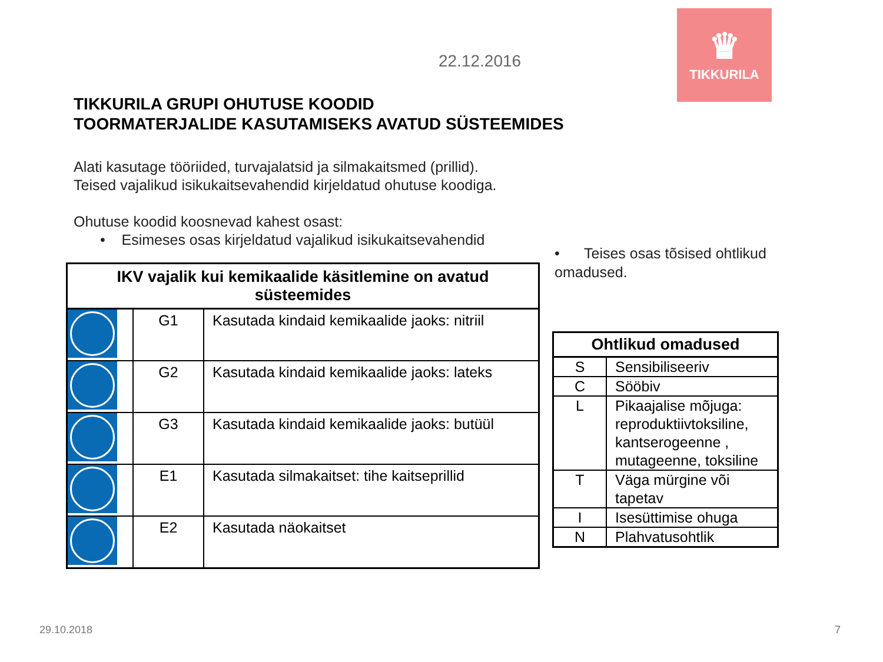♛
TIKKURILA
22.12.2016
TIKKURILA GRUPI OHUTUSE KOODID
TOORMATERJALIDE KASUTAMISEKS AVATUD SÜSTEEMIDES
Alati kasutage tööriided, turvajalatsid ja silmakaitsmed (prillid).
Teised vajalikud isikukaitsevahendid kirjeldatud ohutuse koodiga.
Ohutuse koodid koosnevad kahest osast:
• Esimeses osas kirjeldatud vajalikud isikukaitsevahendid
| IKV vajalik kui kemikaalide käsitlemine on avatud süsteemides | | |
| --- | --- | --- |
| | G1 | Kasutada kindaid kemikaalide jaoks: nitriil |
| | G2 | Kasutada kindaid kemikaalide jaoks: lateks |
| | G3 | Kasutada kindaid kemikaalide jaoks: butüül |
| | E1 | Kasutada silmakaitset: tihe kaitseprillid |
| | E2 | Kasutada näokaitset |
• Teises osas tõsised ohtlikud omadused.
| Ohtlikud omadused | |
| --- | --- |
| S | Sensibiliseeriv |
| C | Sööbiv |
| L | Pikaajalise mõjuga: reproduktiivtoksiline, kantserogeenne , mutageenne, toksiline |
| T | Väga mürgine või tapetav |
| I | Isesüttimise ohuga |
| N | Plahvatusohtlik |
29.10.2018 7